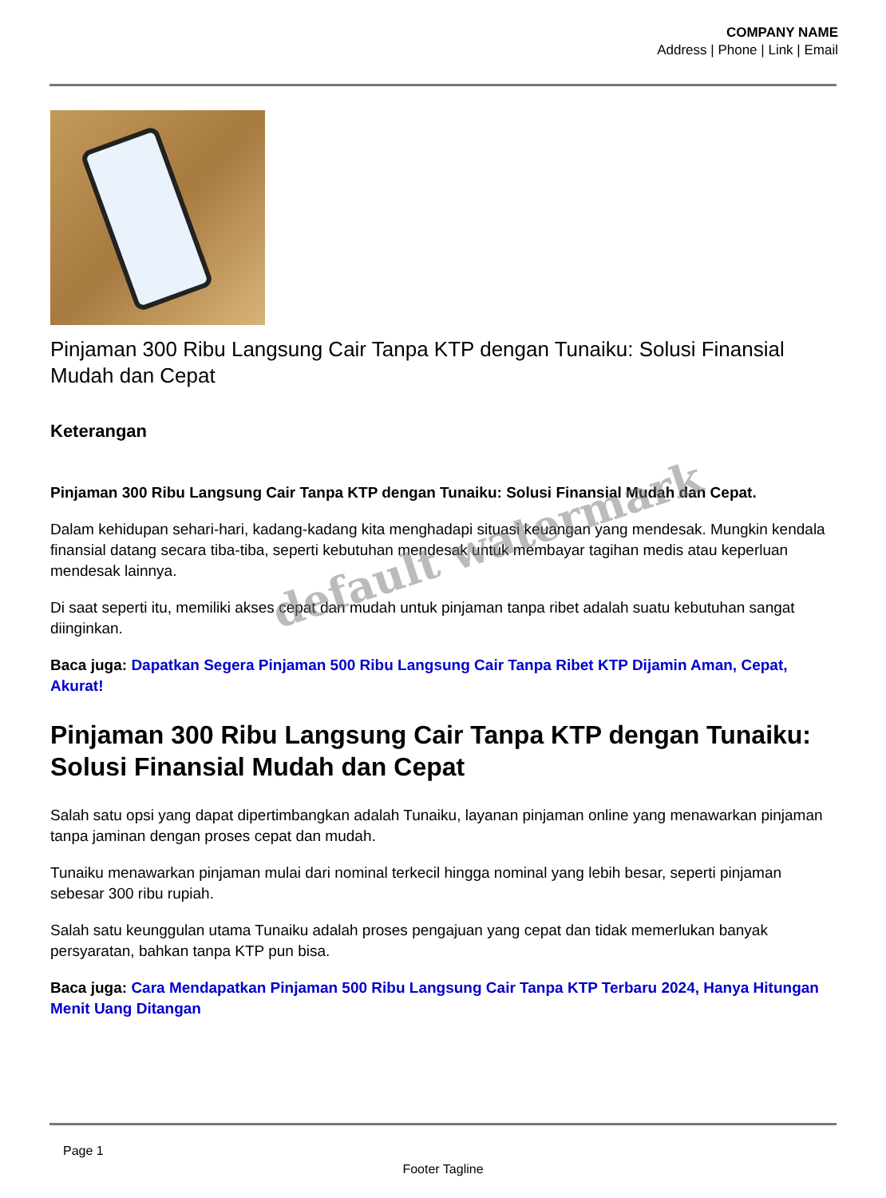COMPANY NAME
Address | Phone | Link | Email
Pinjaman 300 Ribu Langsung Cair Tanpa KTP dengan Tunaiku: Solusi Finansial Mudah dan Cepat
Keterangan
Pinjaman 300 Ribu Langsung Cair Tanpa KTP dengan Tunaiku: Solusi Finansial Mudah dan Cepat.
Dalam kehidupan sehari-hari, kadang-kadang kita menghadapi situasi keuangan yang mendesak. Mungkin kendala finansial datang secara tiba-tiba, seperti kebutuhan mendesak untuk membayar tagihan medis atau keperluan mendesak lainnya.
Di saat seperti itu, memiliki akses cepat dan mudah untuk pinjaman tanpa ribet adalah suatu kebutuhan sangat diinginkan.
Baca juga: Dapatkan Segera Pinjaman 500 Ribu Langsung Cair Tanpa Ribet KTP Dijamin Aman, Cepat, Akurat!
Pinjaman 300 Ribu Langsung Cair Tanpa KTP dengan Tunaiku: Solusi Finansial Mudah dan Cepat
Salah satu opsi yang dapat dipertimbangkan adalah Tunaiku, layanan pinjaman online yang menawarkan pinjaman tanpa jaminan dengan proses cepat dan mudah.
Tunaiku menawarkan pinjaman mulai dari nominal terkecil hingga nominal yang lebih besar, seperti pinjaman sebesar 300 ribu rupiah.
Salah satu keunggulan utama Tunaiku adalah proses pengajuan yang cepat dan tidak memerlukan banyak persyaratan, bahkan tanpa KTP pun bisa.
Baca juga: Cara Mendapatkan Pinjaman 500 Ribu Langsung Cair Tanpa KTP Terbaru 2024, Hanya Hitungan Menit Uang Ditangan
default watermark
Page 1
Footer Tagline